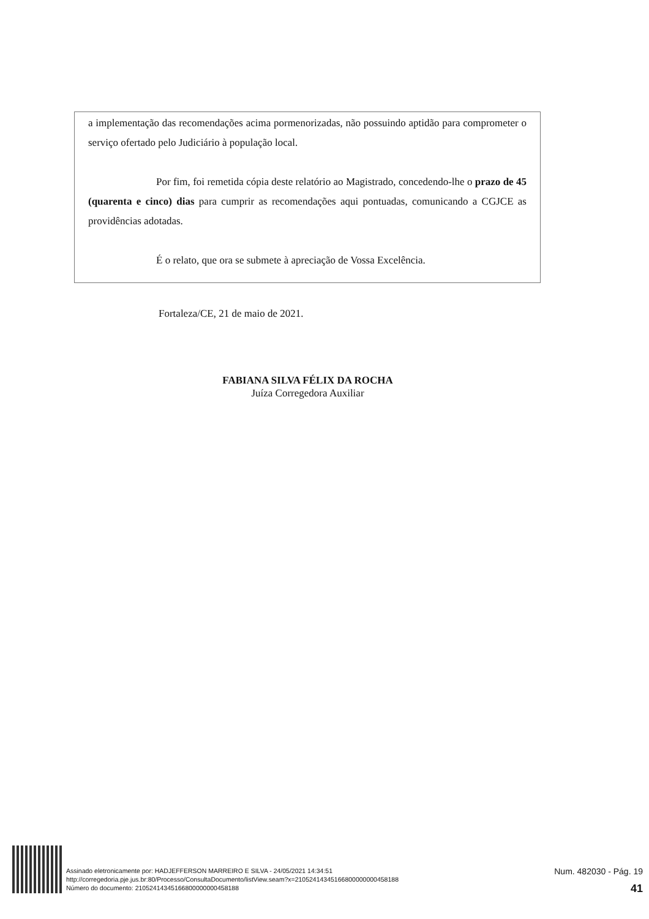a implementação das recomendações acima pormenorizadas, não possuindo aptidão para comprometer o serviço ofertado pelo Judiciário à população local.
Por fim, foi remetida cópia deste relatório ao Magistrado, concedendo-lhe o prazo de 45 (quarenta e cinco) dias para cumprir as recomendações aqui pontuadas, comunicando a CGJCE as providências adotadas.
É o relato, que ora se submete à apreciação de Vossa Excelência.
Fortaleza/CE, 21 de maio de 2021.
FABIANA SILVA FÉLIX DA ROCHA
Juíza Corregedora Auxiliar
Assinado eletronicamente por: HADJEFFERSON MARREIRO E SILVA - 24/05/2021 14:34:51
http://corregedoria.pje.jus.br:80/Processo/ConsultaDocumento/listView.seam?x=21052414345166800000000458188
Número do documento: 21052414345166800000000458188
Num. 482030 - Pág. 19
41